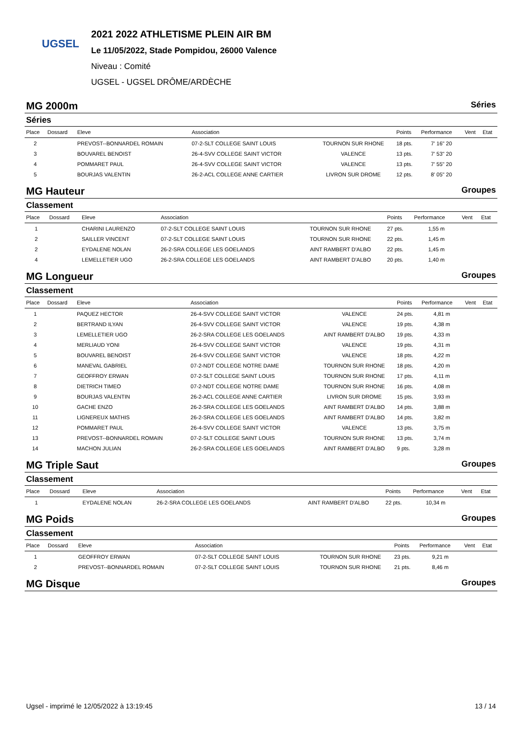UGSEL
2021 2022 ATHLETISME PLEIN AIR BM
Le 11/05/2022, Stade Pompidou, 26000 Valence
Niveau : Comité
UGSEL - UGSEL DRÔME/ARDÈCHE
MG 2000m Séries
Séries
| Place | Dossard | Eleve | Association | | Points | Performance | Vent | Etat |
| --- | --- | --- | --- | --- | --- | --- | --- | --- |
| 2 | | PREVOST--BONNARDEL ROMAIN | 07-2-SLT COLLEGE SAINT LOUIS | TOURNON SUR RHONE | 18 pts. | 7' 16" 20 | | |
| 3 | | BOUVAREL BENOIST | 26-4-SVV COLLEGE SAINT VICTOR | VALENCE | 13 pts. | 7' 53" 20 | | |
| 4 | | POMMARET PAUL | 26-4-SVV COLLEGE SAINT VICTOR | VALENCE | 13 pts. | 7' 55" 20 | | |
| 5 | | BOURJAS VALENTIN | 26-2-ACL COLLEGE ANNE CARTIER | LIVRON SUR DROME | 12 pts. | 8' 05" 20 | | |
MG Hauteur Groupes
Classement
| Place | Dossard | Eleve | Association | | Points | Performance | Vent | Etat |
| --- | --- | --- | --- | --- | --- | --- | --- | --- |
| 1 | | CHARINI LAURENZO | 07-2-SLT COLLEGE SAINT LOUIS | TOURNON SUR RHONE | 27 pts. | 1,55 m | | |
| 2 | | SAILLER VINCENT | 07-2-SLT COLLEGE SAINT LOUIS | TOURNON SUR RHONE | 22 pts. | 1,45 m | | |
| 2 | | EYDALENE NOLAN | 26-2-SRA COLLEGE LES GOELANDS | AINT RAMBERT D'ALBO | 22 pts. | 1,45 m | | |
| 4 | | LEMELLETIER UGO | 26-2-SRA COLLEGE LES GOELANDS | AINT RAMBERT D'ALBO | 20 pts. | 1,40 m | | |
MG Longueur Groupes
Classement
| Place | Dossard | Eleve | Association | | Points | Performance | Vent | Etat |
| --- | --- | --- | --- | --- | --- | --- | --- | --- |
| 1 | | PAQUEZ HECTOR | 26-4-SVV COLLEGE SAINT VICTOR | VALENCE | 24 pts. | 4,81 m | | |
| 2 | | BERTRAND ILYAN | 26-4-SVV COLLEGE SAINT VICTOR | VALENCE | 19 pts. | 4,38 m | | |
| 3 | | LEMELLETIER UGO | 26-2-SRA COLLEGE LES GOELANDS | AINT RAMBERT D'ALBO | 19 pts. | 4,33 m | | |
| 4 | | MERLIAUD YONI | 26-4-SVV COLLEGE SAINT VICTOR | VALENCE | 19 pts. | 4,31 m | | |
| 5 | | BOUVAREL BENOIST | 26-4-SVV COLLEGE SAINT VICTOR | VALENCE | 18 pts. | 4,22 m | | |
| 6 | | MANEVAL GABRIEL | 07-2-NDT COLLEGE NOTRE DAME | TOURNON SUR RHONE | 18 pts. | 4,20 m | | |
| 7 | | GEOFFROY ERWAN | 07-2-SLT COLLEGE SAINT LOUIS | TOURNON SUR RHONE | 17 pts. | 4,11 m | | |
| 8 | | DIETRICH TIMEO | 07-2-NDT COLLEGE NOTRE DAME | TOURNON SUR RHONE | 16 pts. | 4,08 m | | |
| 9 | | BOURJAS VALENTIN | 26-2-ACL COLLEGE ANNE CARTIER | LIVRON SUR DROME | 15 pts. | 3,93 m | | |
| 10 | | GACHE ENZO | 26-2-SRA COLLEGE LES GOELANDS | AINT RAMBERT D'ALBO | 14 pts. | 3,88 m | | |
| 11 | | LIGNEREUX MATHIS | 26-2-SRA COLLEGE LES GOELANDS | AINT RAMBERT D'ALBO | 14 pts. | 3,82 m | | |
| 12 | | POMMARET PAUL | 26-4-SVV COLLEGE SAINT VICTOR | VALENCE | 13 pts. | 3,75 m | | |
| 13 | | PREVOST--BONNARDEL ROMAIN | 07-2-SLT COLLEGE SAINT LOUIS | TOURNON SUR RHONE | 13 pts. | 3,74 m | | |
| 14 | | MACHON JULIAN | 26-2-SRA COLLEGE LES GOELANDS | AINT RAMBERT D'ALBO | 9 pts. | 3,28 m | | |
MG Triple Saut Groupes
Classement
| Place | Dossard | Eleve | Association | | Points | Performance | Vent | Etat |
| --- | --- | --- | --- | --- | --- | --- | --- | --- |
| 1 | | EYDALENE NOLAN | 26-2-SRA COLLEGE LES GOELANDS | AINT RAMBERT D'ALBO | 22 pts. | 10,34 m | | |
MG Poids Groupes
Classement
| Place | Dossard | Eleve | Association | | Points | Performance | Vent | Etat |
| --- | --- | --- | --- | --- | --- | --- | --- | --- |
| 1 | | GEOFFROY ERWAN | 07-2-SLT COLLEGE SAINT LOUIS | TOURNON SUR RHONE | 23 pts. | 9,21 m | | |
| 2 | | PREVOST--BONNARDEL ROMAIN | 07-2-SLT COLLEGE SAINT LOUIS | TOURNON SUR RHONE | 21 pts. | 8,46 m | | |
MG Disque Groupes
Ugsel - imprimé le 12/05/2022 à 13:19:45 13 / 14